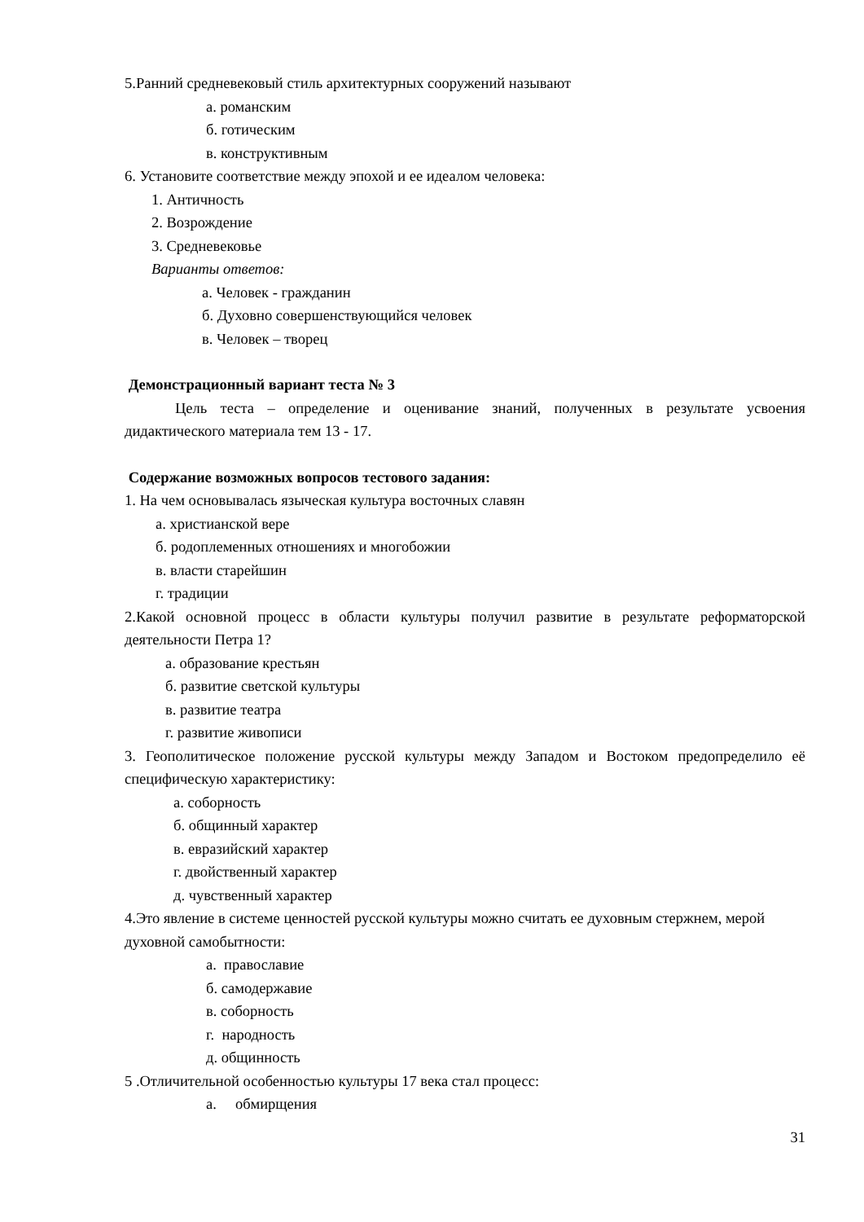5.Ранний средневековый стиль архитектурных сооружений называют
а. романским
б. готическим
в. конструктивным
6. Установите соответствие между эпохой и ее идеалом человека:
1. Античность
2. Возрождение
3. Средневековье
Варианты ответов:
а. Человек - гражданин
б. Духовно совершенствующийся человек
в. Человек – творец
Демонстрационный вариант теста № 3
Цель теста – определение и оценивание знаний, полученных в результате усвоения дидактического материала тем 13 - 17.
Содержание возможных вопросов тестового задания:
1. На чем основывалась языческая культура восточных славян
а. христианской вере
б. родоплеменных отношениях и многобожии
в. власти старейшин
г. традиции
2.Какой основной процесс в области культуры получил развитие в результате реформаторской деятельности Петра 1?
а. образование крестьян
б. развитие светской культуры
в. развитие театра
г. развитие живописи
3. Геополитическое положение русской культуры между Западом и Востоком предопределило её специфическую характеристику:
а. соборность
б. общинный характер
в. евразийский характер
г. двойственный характер
д. чувственный характер
4.Это явление в системе ценностей русской культуры можно считать ее духовным стержнем, мерой духовной самобытности:
а. православие
б. самодержавие
в. соборность
г. народность
д. общинность
5 .Отличительной особенностью культуры 17 века стал процесс:
а. обмирщения
31